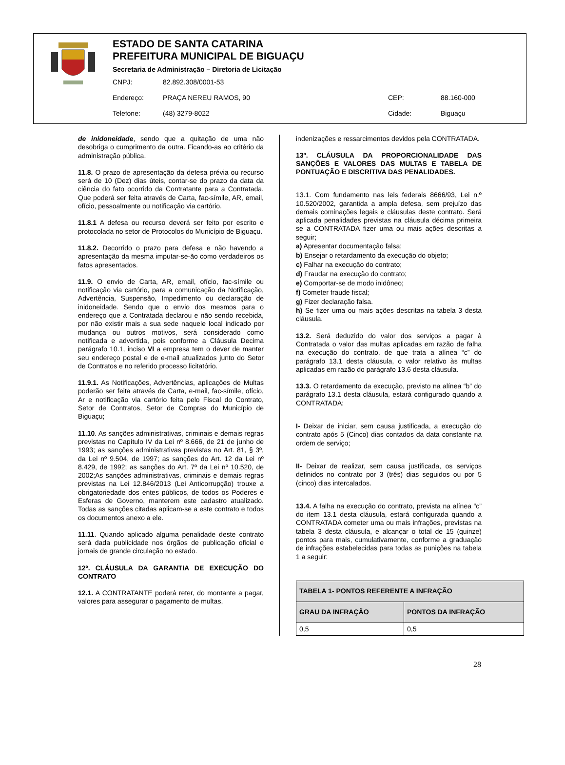ESTADO DE SANTA CATARINA
PREFEITURA MUNICIPAL DE BIGUAÇU
Secretaria de Administração – Diretoria de Licitação
CNPJ: 82.892.308/0001-53
Endereço: PRAÇA NEREU RAMOS, 90 CEP: 88.160-000
Telefone: (48) 3279-8022 Cidade: Biguaçu
de inidoneidade, sendo que a quitação de uma não desobriga o cumprimento da outra. Ficando-as ao critério da administração pública.
11.8. O prazo de apresentação da defesa prévia ou recurso será de 10 (Dez) dias úteis, contar-se do prazo da data da ciência do fato ocorrido da Contratante para a Contratada. Que poderá ser feita através de Carta, fac-símile, AR, email, ofício, pessoalmente ou notificação via cartório.
11.8.1 A defesa ou recurso deverá ser feito por escrito e protocolada no setor de Protocolos do Município de Biguaçu.
11.8.2. Decorrido o prazo para defesa e não havendo a apresentação da mesma imputar-se-ão como verdadeiros os fatos apresentados.
11.9. O envio de Carta, AR, email, ofício, fac-símile ou notificação via cartório, para a comunicação da Notificação, Advertência, Suspensão, Impedimento ou declaração de inidoneidade. Sendo que o envio dos mesmos para o endereço que a Contratada declarou e não sendo recebida, por não existir mais a sua sede naquele local indicado por mudança ou outros motivos, será considerado como notificada e advertida, pois conforme a Cláusula Decima parágrafo 10.1, inciso VI a empresa tem o dever de manter seu endereço postal e de e-mail atualizados junto do Setor de Contratos e no referido processo licitatório.
11.9.1. As Notificações, Advertências, aplicações de Multas poderão ser feita através de Carta, e-mail, fac-símile, ofício, Ar e notificação via cartório feita pelo Fiscal do Contrato, Setor de Contratos, Setor de Compras do Município de Biguaçu;
11.10. As sanções administrativas, criminais e demais regras previstas no Capítulo IV da Lei nº 8.666, de 21 de junho de 1993; as sanções administrativas previstas no Art. 81, § 3º, da Lei nº 9.504, de 1997; as sanções do Art. 12 da Lei nº 8.429, de 1992; as sanções do Art. 7º da Lei nº 10.520, de 2002;As sanções administrativas, criminais e demais regras previstas na Lei 12.846/2013 (Lei Anticorrupção) trouxe a obrigatoriedade dos entes públicos, de todos os Poderes e Esferas de Governo, manterem este cadastro atualizado. Todas as sanções citadas aplicam-se a este contrato e todos os documentos anexo a ele.
11.11. Quando aplicado alguma penalidade deste contrato será dada publicidade nos órgãos de publicação oficial e jornais de grande circulação no estado.
12º. CLÁUSULA DA GARANTIA DE EXECUÇÃO DO CONTRATO
12.1. A CONTRATANTE poderá reter, do montante a pagar, valores para assegurar o pagamento de multas,
indenizações e ressarcimentos devidos pela CONTRATADA.
13º. CLÁUSULA DA PROPORCIONALIDADE DAS SANÇÕES E VALORES DAS MULTAS E TABELA DE PONTUAÇÃO E DISCRITIVA DAS PENALIDADES.
13.1. Com fundamento nas leis federais 8666/93, Lei n.º 10.520/2002, garantida a ampla defesa, sem prejuízo das demais cominações legais e cláusulas deste contrato. Será aplicada penalidades previstas na cláusula décima primeira se a CONTRATADA fizer uma ou mais ações descritas a seguir;
a) Apresentar documentação falsa;
b) Ensejar o retardamento da execução do objeto;
c) Falhar na execução do contrato;
d) Fraudar na execução do contrato;
e) Comportar-se de modo inidôneo;
f) Cometer fraude fiscal;
g) Fizer declaração falsa.
h) Se fizer uma ou mais ações descritas na tabela 3 desta cláusula.
13.2. Será deduzido do valor dos serviços a pagar à Contratada o valor das multas aplicadas em razão de falha na execução do contrato, de que trata a alínea “c” do parágrafo 13.1 desta cláusula, o valor relativo às multas aplicadas em razão do parágrafo 13.6 desta cláusula.
13.3. O retardamento da execução, previsto na alínea “b” do parágrafo 13.1 desta cláusula, estará configurado quando a CONTRATADA:
I- Deixar de iniciar, sem causa justificada, a execução do contrato após 5 (Cinco) dias contados da data constante na ordem de serviço;
II- Deixar de realizar, sem causa justificada, os serviços definidos no contrato por 3 (três) dias seguidos ou por 5 (cinco) dias intercalados.
13.4. A falha na execução do contrato, prevista na alínea “c” do item 13.1 desta cláusula, estará configurada quando a CONTRATADA cometer uma ou mais infrações, previstas na tabela 3 desta cláusula, e alcançar o total de 15 (quinze) pontos para mais, cumulativamente, conforme a graduação de infrações estabelecidas para todas as punições na tabela 1 a seguir:
| TABELA 1- PONTOS REFERENTE A INFRAÇÃO | |
| --- | --- |
| GRAU DA INFRAÇÃO | PONTOS DA INFRAÇÃO |
| 0,5 | 0,5 |
28